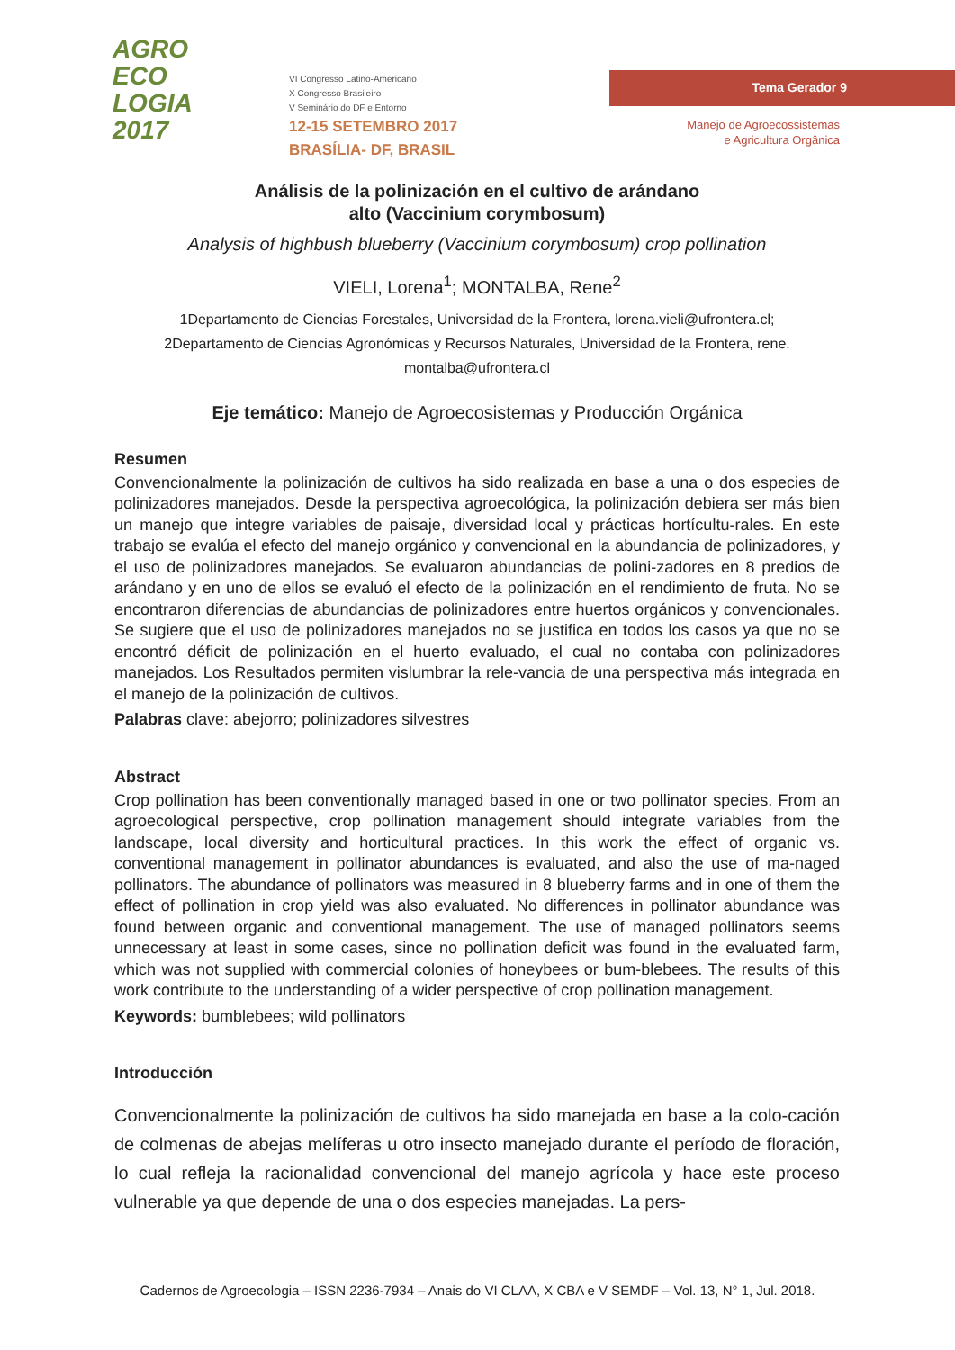AGRO
ECO
LOGIA
2017
VI Congresso Latino-Americano
X Congresso Brasileiro
V Seminário do DF e Entorno
12-15 SETEMBRO 2017
BRASÍLIA- DF, BRASIL
Tema Gerador 9
Manejo de Agroecossistemas
e Agricultura Orgânica
Análisis de la polinización en el cultivo de arándano
alto (Vaccinium corymbosum)
Analysis of highbush blueberry (Vaccinium corymbosum) crop pollination
VIELI, Lorena<sup>1</sup>; MONTALBA, Rene<sup>2</sup>
1Departamento de Ciencias Forestales, Universidad de la Frontera, lorena.vieli@ufrontera.cl;
2Departamento de Ciencias Agronómicas y Recursos Naturales, Universidad de la Frontera, rene.
montalba@ufrontera.cl
Eje temático: Manejo de Agroecosistemas y Producción Orgánica
Resumen
Convencionalmente la polinización de cultivos ha sido realizada en base a una o dos especies de polinizadores manejados. Desde la perspectiva agroecológica, la polinización debiera ser más bien un manejo que integre variables de paisaje, diversidad local y prácticas hortícultu-rales. En este trabajo se evalúa el efecto del manejo orgánico y convencional en la abundancia de polinizadores, y el uso de polinizadores manejados. Se evaluaron abundancias de polini-zadores en 8 predios de arándano y en uno de ellos se evaluó el efecto de la polinización en el rendimiento de fruta. No se encontraron diferencias de abundancias de polinizadores entre huertos orgánicos y convencionales. Se sugiere que el uso de polinizadores manejados no se justifica en todos los casos ya que no se encontró déficit de polinización en el huerto evaluado, el cual no contaba con polinizadores manejados. Los Resultados permiten vislumbrar la rele-vancia de una perspectiva más integrada en el manejo de la polinización de cultivos.
Palabras clave: abejorro; polinizadores silvestres
Abstract
Crop pollination has been conventionally managed based in one or two pollinator species. From an agroecological perspective, crop pollination management should integrate variables from the landscape, local diversity and horticultural practices. In this work the effect of organic vs. conventional management in pollinator abundances is evaluated, and also the use of ma-naged pollinators. The abundance of pollinators was measured in 8 blueberry farms and in one of them the effect of pollination in crop yield was also evaluated. No differences in pollinator abundance was found between organic and conventional management. The use of managed pollinators seems unnecessary at least in some cases, since no pollination deficit was found in the evaluated farm, which was not supplied with commercial colonies of honeybees or bum-blebees. The results of this work contribute to the understanding of a wider perspective of crop pollination management.
Keywords: bumblebees; wild pollinators
Introducción
Convencionalmente la polinización de cultivos ha sido manejada en base a la colo-cación de colmenas de abejas melíferas u otro insecto manejado durante el período de floración, lo cual refleja la racionalidad convencional del manejo agrícola y hace este proceso vulnerable ya que depende de una o dos especies manejadas. La pers-
Cadernos de Agroecologia – ISSN 2236-7934 – Anais do VI CLAA, X CBA e V SEMDF – Vol. 13, N° 1, Jul. 2018.